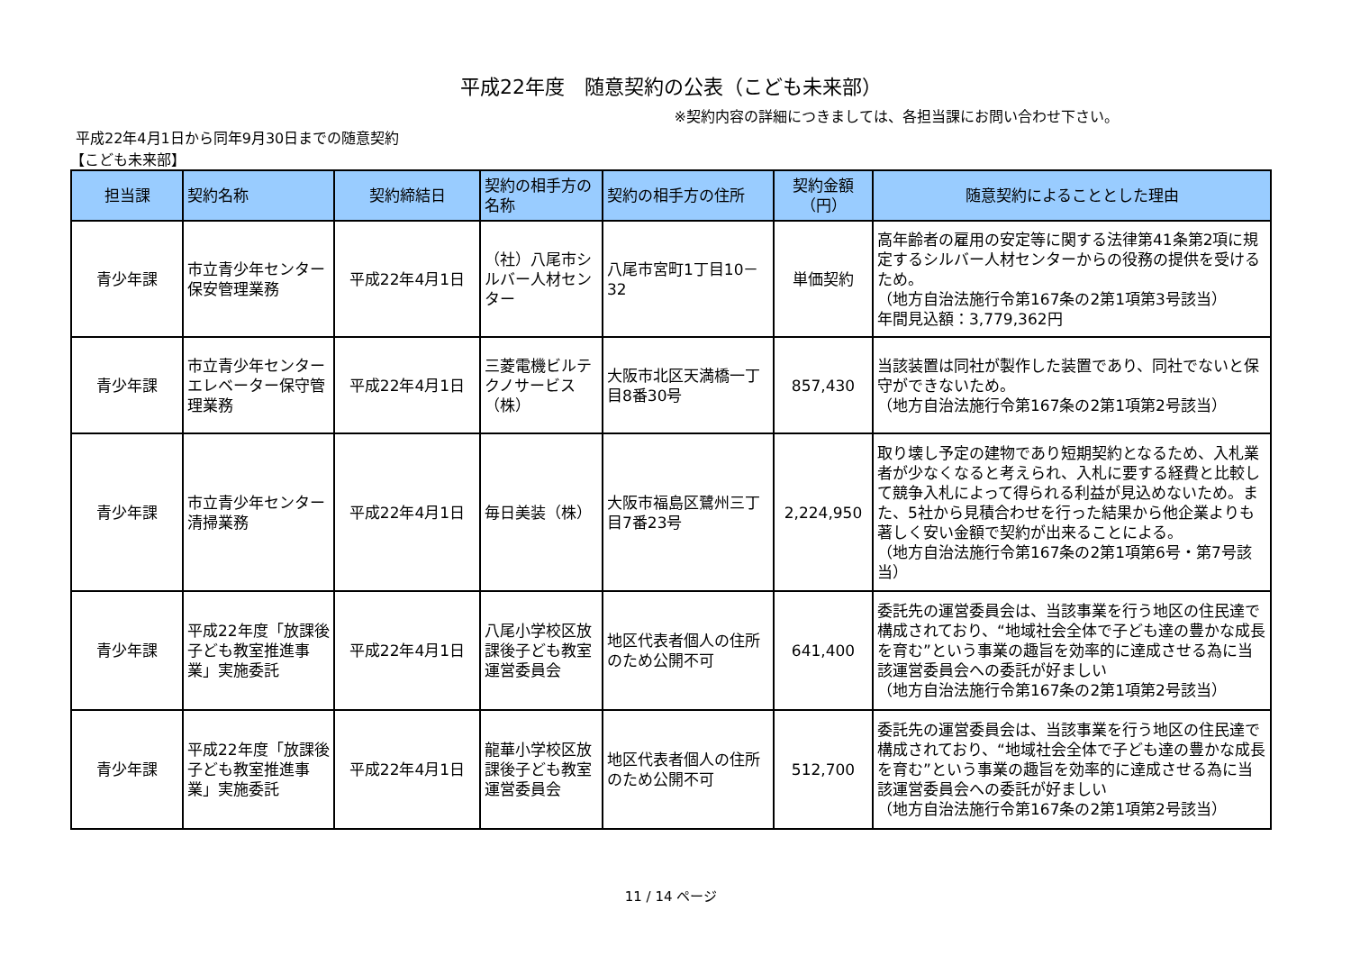平成22年度　随意契約の公表（こども未来部）
※契約内容の詳細につきましては、各担当課にお問い合わせ下さい。
平成22年4月1日から同年9月30日までの随意契約
【こども未来部】
| 担当課 | 契約名称 | 契約締結日 | 契約の相手方の名称 | 契約の相手方の住所 | 契約金額（円） | 随意契約によることとした理由 |
| --- | --- | --- | --- | --- | --- | --- |
| 青少年課 | 市立青少年センター保安管理業務 | 平成22年4月1日 | （社）八尾市シルバー人材センター | 八尾市宮町1丁目10－32 | 単価契約 | 高年齢者の雇用の安定等に関する法律第41条第2項に規定するシルバー人材センターからの役務の提供を受けるため。 （地方自治法施行令第167条の2第1項第3号該当） 年間見込額：3,779,362円 |
| 青少年課 | 市立青少年センターエレベーター保守管理業務 | 平成22年4月1日 | 三菱電機ビルテクノサービス（株） | 大阪市北区天満橋一丁目8番30号 | 857,430 | 当該装置は同社が製作した装置であり、同社でないと保守ができないため。 （地方自治法施行令第167条の2第1項第2号該当） |
| 青少年課 | 市立青少年センター清掃業務 | 平成22年4月1日 | 毎日美装（株） | 大阪市福島区鷺州三丁目7番23号 | 2,224,950 | 取り壊し予定の建物であり短期契約となるため、入札業者が少なくなると考えられ、入札に要する経費と比較して競争入札によって得られる利益が見込めないため。また、5社から見積合わせを行った結果から他企業よりも著しく安い金額で契約が出来ることによる。 （地方自治法施行令第167条の2第1項第6号・第7号該当） |
| 青少年課 | 平成22年度「放課後子ども教室推進事業」実施委託 | 平成22年4月1日 | 八尾小学校区放課後子ども教室運営委員会 | 地区代表者個人の住所のため公開不可 | 641,400 | 委託先の運営委員会は、当該事業を行う地区の住民達で構成されており、“地域社会全体で子ども達の豊かな成長を育む”という事業の趣旨を効率的に達成させる為に当該運営委員会への委託が好ましい （地方自治法施行令第167条の2第1項第2号該当） |
| 青少年課 | 平成22年度「放課後子ども教室推進事業」実施委託 | 平成22年4月1日 | 龍華小学校区放課後子ども教室運営委員会 | 地区代表者個人の住所のため公開不可 | 512,700 | 委託先の運営委員会は、当該事業を行う地区の住民達で構成されており、“地域社会全体で子ども達の豊かな成長を育む”という事業の趣旨を効率的に達成させる為に当該運営委員会への委託が好ましい （地方自治法施行令第167条の2第1項第2号該当） |
11 / 14 ページ